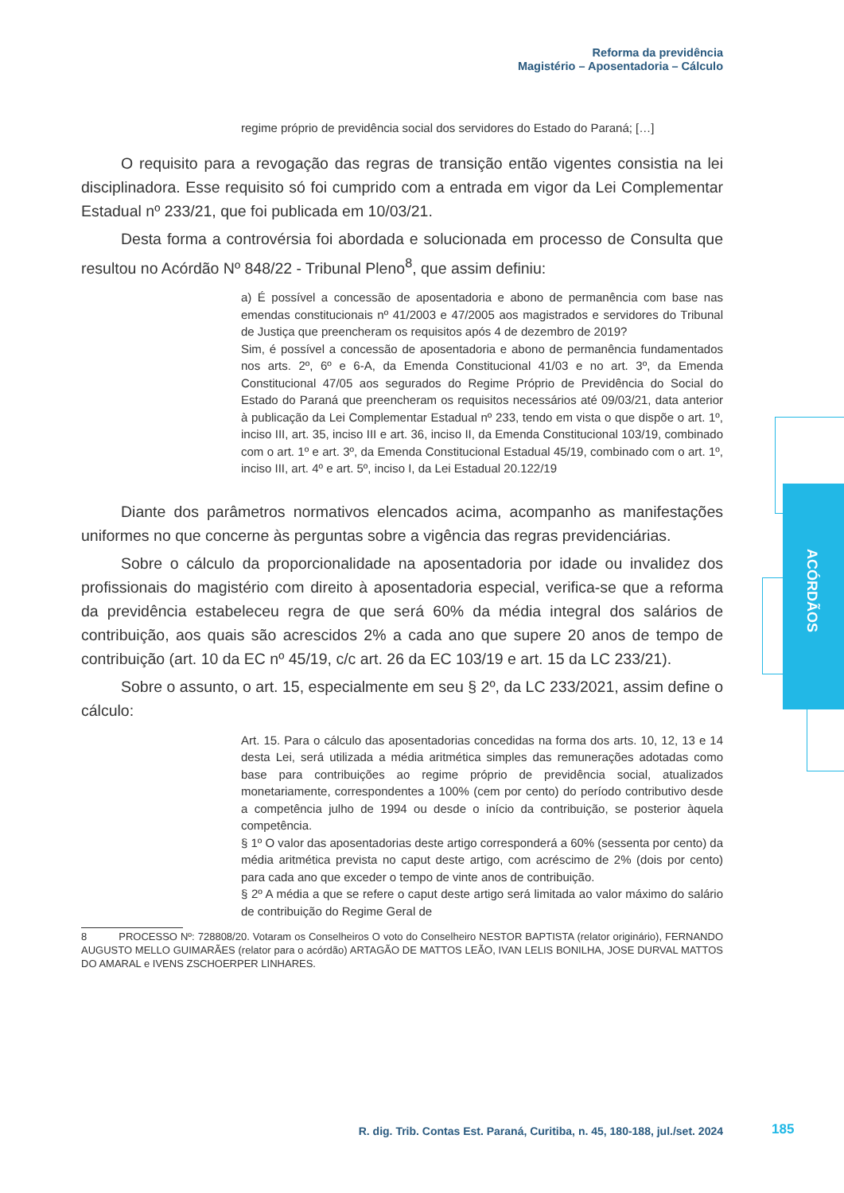Reforma da previdência
Magistério – Aposentadoria – Cálculo
ACÓRDÃOS
regime próprio de previdência social dos servidores do Estado do Paraná; […]
O requisito para a revogação das regras de transição então vigentes consistia na lei disciplinadora. Esse requisito só foi cumprido com a entrada em vigor da Lei Complementar Estadual nº 233/21, que foi publicada em 10/03/21.
Desta forma a controvérsia foi abordada e solucionada em processo de Consulta que resultou no Acórdão Nº 848/22 - Tribunal Pleno<sup>8</sup>, que assim definiu:
a) É possível a concessão de aposentadoria e abono de permanência com base nas emendas constitucionais nº 41/2003 e 47/2005 aos magistrados e servidores do Tribunal de Justiça que preencheram os requisitos após 4 de dezembro de 2019?
Sim, é possível a concessão de aposentadoria e abono de permanência fundamentados nos arts. 2º, 6º e 6-A, da Emenda Constitucional 41/03 e no art. 3º, da Emenda Constitucional 47/05 aos segurados do Regime Próprio de Previdência do Social do Estado do Paraná que preencheram os requisitos necessários até 09/03/21, data anterior à publicação da Lei Complementar Estadual nº 233, tendo em vista o que dispõe o art. 1º, inciso III, art. 35, inciso III e art. 36, inciso II, da Emenda Constitucional 103/19, combinado com o art. 1º e art. 3º, da Emenda Constitucional Estadual 45/19, combinado com o art. 1º, inciso III, art. 4º e art. 5º, inciso I, da Lei Estadual 20.122/19
Diante dos parâmetros normativos elencados acima, acompanho as manifestações uniformes no que concerne às perguntas sobre a vigência das regras previdenciárias.
Sobre o cálculo da proporcionalidade na aposentadoria por idade ou invalidez dos profissionais do magistério com direito à aposentadoria especial, verifica-se que a reforma da previdência estabeleceu regra de que será 60% da média integral dos salários de contribuição, aos quais são acrescidos 2% a cada ano que supere 20 anos de tempo de contribuição (art. 10 da EC nº 45/19, c/c art. 26 da EC 103/19 e art. 15 da LC 233/21).
Sobre o assunto, o art. 15, especialmente em seu § 2º, da LC 233/2021, assim define o cálculo:
Art. 15. Para o cálculo das aposentadorias concedidas na forma dos arts. 10, 12, 13 e 14 desta Lei, será utilizada a média aritmética simples das remunerações adotadas como base para contribuições ao regime próprio de previdência social, atualizados monetariamente, correspondentes a 100% (cem por cento) do período contributivo desde a competência julho de 1994 ou desde o início da contribuição, se posterior àquela competência.
§ 1º O valor das aposentadorias deste artigo corresponderá a 60% (sessenta por cento) da média aritmética prevista no caput deste artigo, com acréscimo de 2% (dois por cento) para cada ano que exceder o tempo de vinte anos de contribuição.
§ 2º A média a que se refere o caput deste artigo será limitada ao valor máximo do salário de contribuição do Regime Geral de
8 PROCESSO Nº: 728808/20. Votaram os Conselheiros O voto do Conselheiro NESTOR BAPTISTA (relator originário), FERNANDO AUGUSTO MELLO GUIMARÃES (relator para o acórdão) ARTAGÃO DE MATTOS LEÃO, IVAN LELIS BONILHA, JOSE DURVAL MATTOS DO AMARAL e IVENS ZSCHOERPER LINHARES.
R. dig. Trib. Contas Est. Paraná, Curitiba, n. 45, 180-188, jul./set. 2024
185